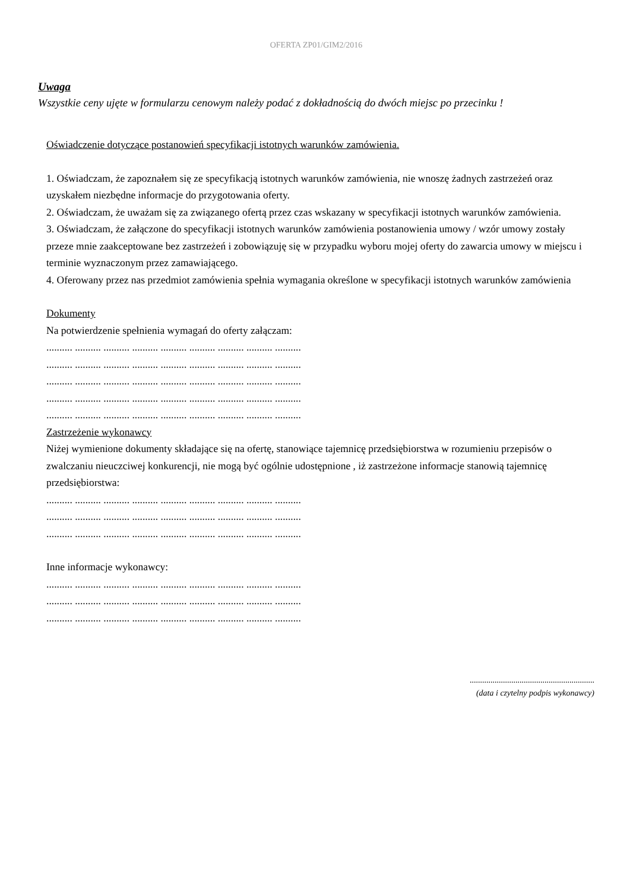OFERTA ZP01/GIM2/2016
Uwaga
Wszystkie ceny ujęte w formularzu cenowym należy podać z dokładnością do dwóch miejsc po przecinku !
Oświadczenie dotyczące postanowień specyfikacji istotnych warunków zamówienia.
1. Oświadczam, że zapoznałem się ze specyfikacją istotnych warunków zamówienia, nie wnoszę żadnych zastrzeżeń oraz uzyskałem niezbędne informacje do przygotowania oferty.
2. Oświadczam, że uważam się za związanego ofertą przez czas wskazany w specyfikacji istotnych warunków zamówienia.
3. Oświadczam, że załączone do specyfikacji istotnych warunków zamówienia postanowienia umowy / wzór umowy zostały przeze mnie zaakceptowane bez zastrzeżeń i zobowiązuję się w przypadku wyboru mojej oferty do zawarcia umowy w miejscu i terminie wyznaczonym przez zamawiającego.
4. Oferowany przez nas przedmiot zamówienia spełnia wymagania określone w specyfikacji istotnych warunków zamówienia
Dokumenty
Na potwierdzenie spełnienia wymagań do oferty załączam:
.......... .......... .......... .......... .......... .......... .......... .......... ..........
.......... .......... .......... .......... .......... .......... .......... .......... ..........
.......... .......... .......... .......... .......... .......... .......... .......... ..........
.......... .......... .......... .......... .......... .......... .......... .......... ..........
.......... .......... .......... .......... .......... .......... .......... .......... ..........
Zastrzeżenie wykonawcy
Niżej wymienione dokumenty składające się na ofertę, stanowiące tajemnicę przedsiębiorstwa w rozumieniu przepisów o zwalczaniu nieuczciwej konkurencji, nie mogą być ogólnie udostępnione , iż zastrzeżone informacje stanowią tajemnicę przedsiębiorstwa:
.......... .......... .......... .......... .......... .......... .......... .......... ..........
.......... .......... .......... .......... .......... .......... .......... .......... ..........
.......... .......... .......... .......... .......... .......... .......... .......... ..........
Inne informacje wykonawcy:
.......... .......... .......... .......... .......... .......... .......... .......... ..........
.......... .......... .......... .......... .......... .......... .......... .......... ..........
.......... .......... .......... .......... .......... .......... .......... .......... ..........
............................................................
(data i czytelny podpis wykonawcy)